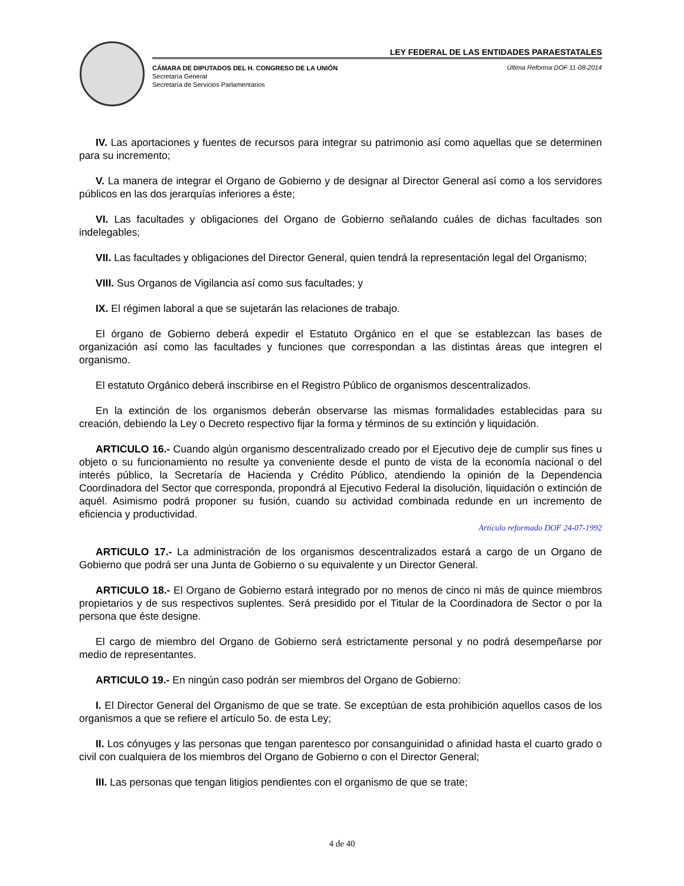LEY FEDERAL DE LAS ENTIDADES PARAESTATALES
CÁMARA DE DIPUTADOS DEL H. CONGRESO DE LA UNIÓN
Secretaría General
Secretaría de Servicios Parlamentarios
Última Reforma DOF 11-08-2014
IV. Las aportaciones y fuentes de recursos para integrar su patrimonio así como aquellas que se determinen para su incremento;
V. La manera de integrar el Organo de Gobierno y de designar al Director General así como a los servidores públicos en las dos jerarquías inferiores a éste;
VI. Las facultades y obligaciones del Organo de Gobierno señalando cuáles de dichas facultades son indelegables;
VII. Las facultades y obligaciones del Director General, quien tendrá la representación legal del Organismo;
VIII. Sus Organos de Vigilancia así como sus facultades; y
IX. El régimen laboral a que se sujetarán las relaciones de trabajo.
El órgano de Gobierno deberá expedir el Estatuto Orgánico en el que se establezcan las bases de organización así como las facultades y funciones que correspondan a las distintas áreas que integren el organismo.
El estatuto Orgánico deberá inscribirse en el Registro Público de organismos descentralizados.
En la extinción de los organismos deberán observarse las mismas formalidades establecidas para su creación, debiendo la Ley o Decreto respectivo fijar la forma y términos de su extinción y liquidación.
ARTICULO 16.- Cuando algún organismo descentralizado creado por el Ejecutivo deje de cumplir sus fines u objeto o su funcionamiento no resulte ya conveniente desde el punto de vista de la economía nacional o del interés público, la Secretaría de Hacienda y Crédito Público, atendiendo la opinión de la Dependencia Coordinadora del Sector que corresponda, propondrá al Ejecutivo Federal la disolución, liquidación o extinción de aquél. Asimismo podrá proponer su fusión, cuando su actividad combinada redunde en un incremento de eficiencia y productividad.
Artículo reformado DOF 24-07-1992
ARTICULO 17.- La administración de los organismos descentralizados estará a cargo de un Organo de Gobierno que podrá ser una Junta de Gobierno o su equivalente y un Director General.
ARTICULO 18.- El Organo de Gobierno estará integrado por no menos de cinco ni más de quince miembros propietarios y de sus respectivos suplentes. Será presidido por el Titular de la Coordinadora de Sector o por la persona que éste designe.
El cargo de miembro del Organo de Gobierno será estrictamente personal y no podrá desempeñarse por medio de representantes.
ARTICULO 19.- En ningún caso podrán ser miembros del Organo de Gobierno:
I. El Director General del Organismo de que se trate. Se exceptúan de esta prohibición aquellos casos de los organismos a que se refiere el artículo 5o. de esta Ley;
II. Los cónyuges y las personas que tengan parentesco por consanguinidad o afinidad hasta el cuarto grado o civil con cualquiera de los miembros del Organo de Gobierno o con el Director General;
III. Las personas que tengan litigios pendientes con el organismo de que se trate;
4 de 40